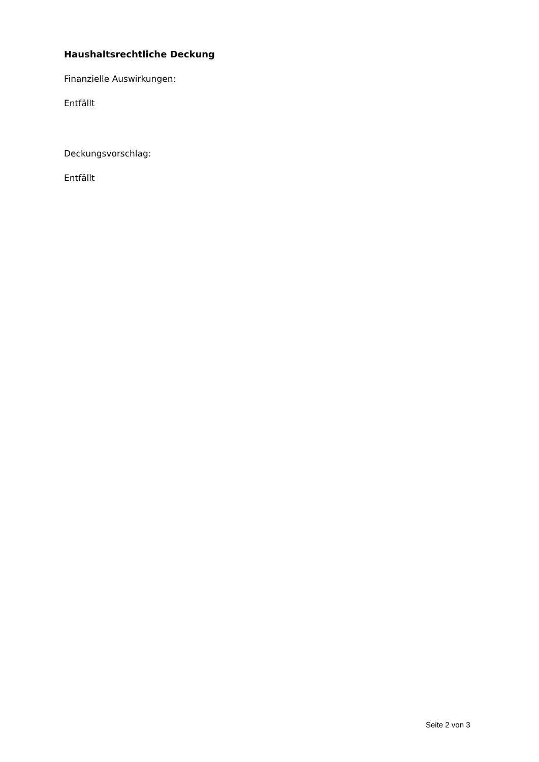Haushaltsrechtliche Deckung
Finanzielle Auswirkungen:
Entfällt
Deckungsvorschlag:
Entfällt
Seite 2 von 3